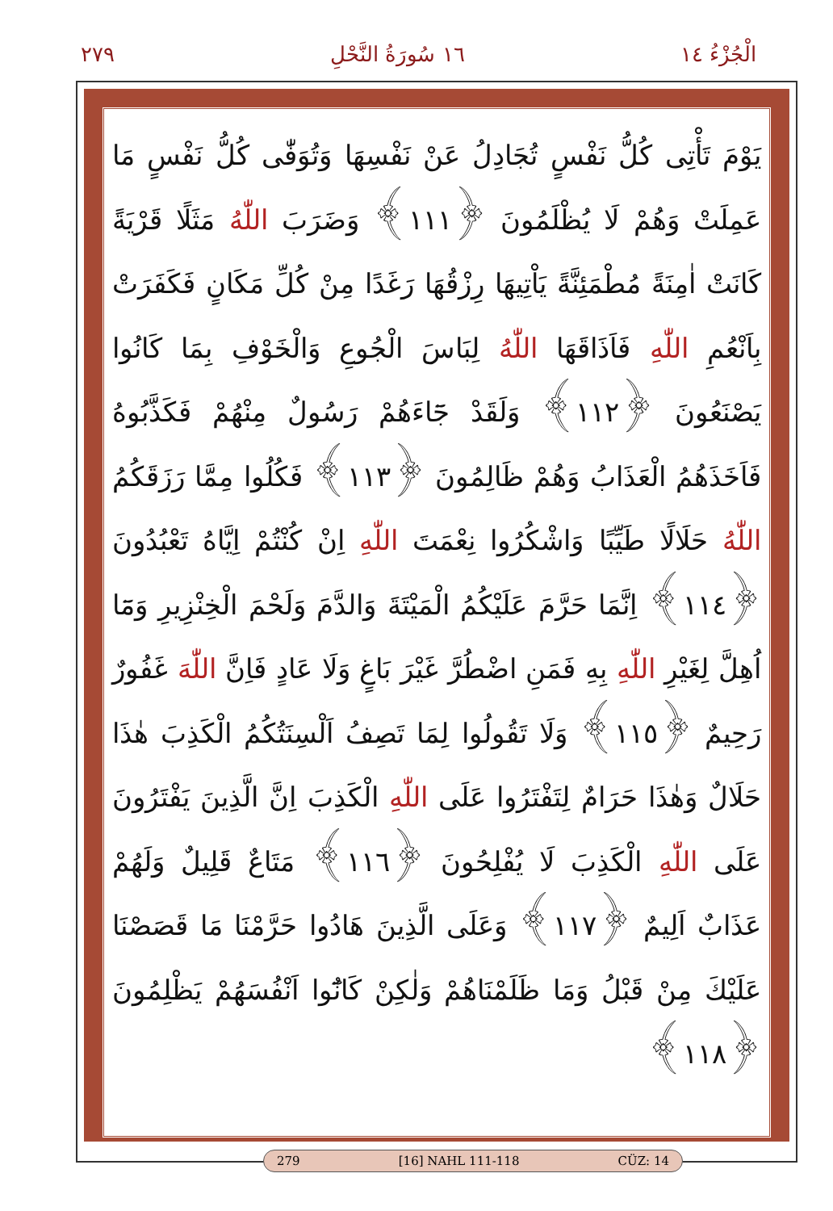٢٧٩ ١٦ سُورَةُ النَّحْلِ الْجُزْءُ ١٤
يَوْمَ تَأْتِى كُلُّ نَفْسٍ تُجَادِلُ عَنْ نَفْسِهَا وَتُوَفّٰى كُلُّ نَفْسٍ مَا عَمِلَتْ وَهُمْ لَا يُظْلَمُونَ ﴿١١١﴾ وَضَرَبَ اللّٰهُ مَثَلًا قَرْيَةً كَانَتْ اٰمِنَةً مُطْمَئِنَّةً يَاْتِيهَا رِزْقُهَا رَغَدًا مِنْ كُلِّ مَكَانٍ فَكَفَرَتْ بِاَنْعُمِ اللّٰهِ فَاَذَاقَهَا اللّٰهُ لِبَاسَ الْجُوعِ وَالْخَوْفِ بِمَا كَانُوا يَصْنَعُونَ ﴿١١٢﴾ وَلَقَدْ جَٓاءَهُمْ رَسُولٌ مِنْهُمْ فَكَذَّبُوهُ فَاَخَذَهُمُ الْعَذَابُ وَهُمْ ظَالِمُونَ ﴿١١٣﴾ فَكُلُوا مِمَّا رَزَقَكُمُ اللّٰهُ حَلَالًا طَيِّبًا وَاشْكُرُوا نِعْمَتَ اللّٰهِ اِنْ كُنْتُمْ اِيَّاهُ تَعْبُدُونَ ﴿١١٤﴾ اِنَّمَا حَرَّمَ عَلَيْكُمُ الْمَيْتَةَ وَالدَّمَ وَلَحْمَ الْخِنْزِيرِ وَمَٓا اُهِلَّ لِغَيْرِ اللّٰهِ بِهِ فَمَنِ اضْطُرَّ غَيْرَ بَاغٍ وَلَا عَادٍ فَاِنَّ اللّٰهَ غَفُورٌ رَحِيمٌ ﴿١١٥﴾ وَلَا تَقُولُوا لِمَا تَصِفُ اَلْسِنَتُكُمُ الْكَذِبَ هٰذَا حَلَالٌ وَهٰذَا حَرَامٌ لِتَفْتَرُوا عَلَى اللّٰهِ الْكَذِبَ اِنَّ الَّذِينَ يَفْتَرُونَ عَلَى اللّٰهِ الْكَذِبَ لَا يُفْلِحُونَ ﴿١١٦﴾ مَتَاعٌ قَلِيلٌ وَلَهُمْ عَذَابٌ اَلِيمٌ ﴿١١٧﴾ وَعَلَى الَّذِينَ هَادُوا حَرَّمْنَا مَا قَصَصْنَا عَلَيْكَ مِنْ قَبْلُ وَمَا ظَلَمْنَاهُمْ وَلٰكِنْ كَانُٓوا اَنْفُسَهُمْ يَظْلِمُونَ ﴿١١٨﴾
279 [16] NAHL 111-118 CÜZ: 14